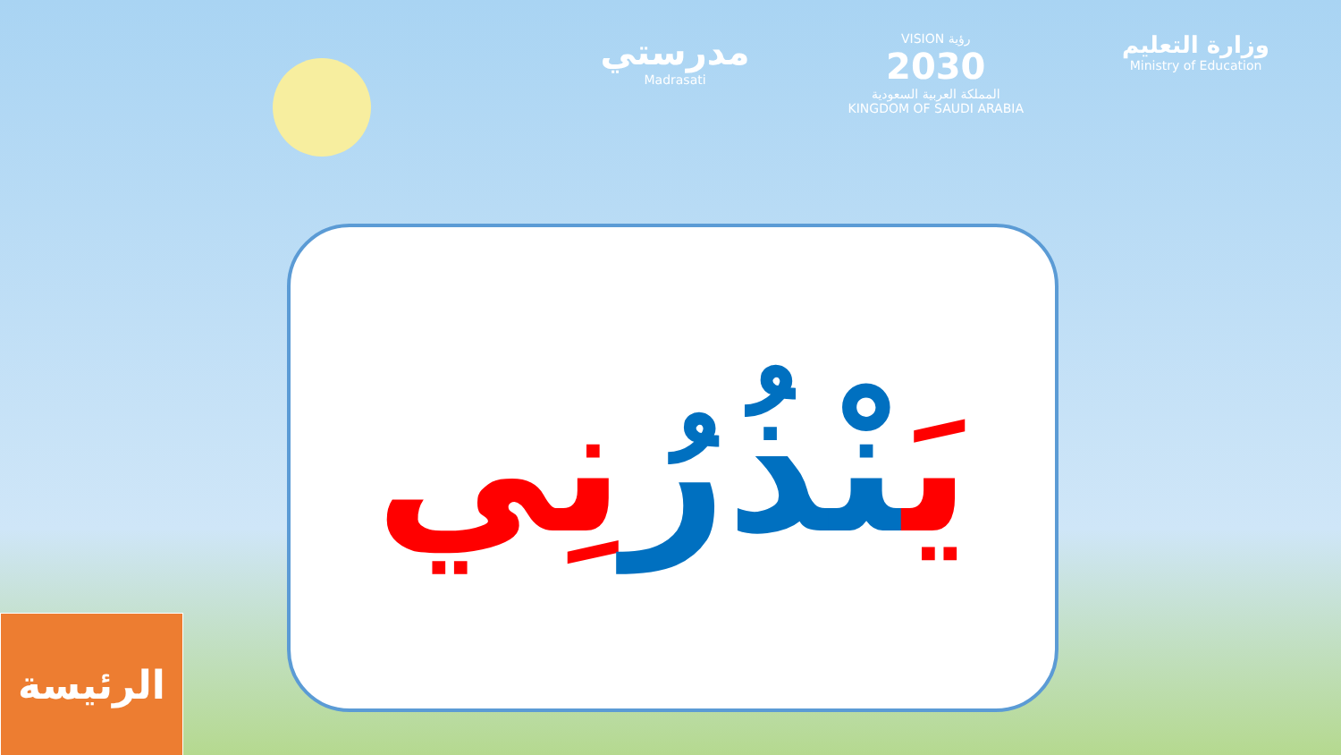مدرستي
Madrasati
VISION رؤية
2030
المملكة العربية السعودية
KINGDOM OF SAUDI ARABIA
وزارة التعليم
Ministry of Education
يَنْذُرُنِي
الرئيسة